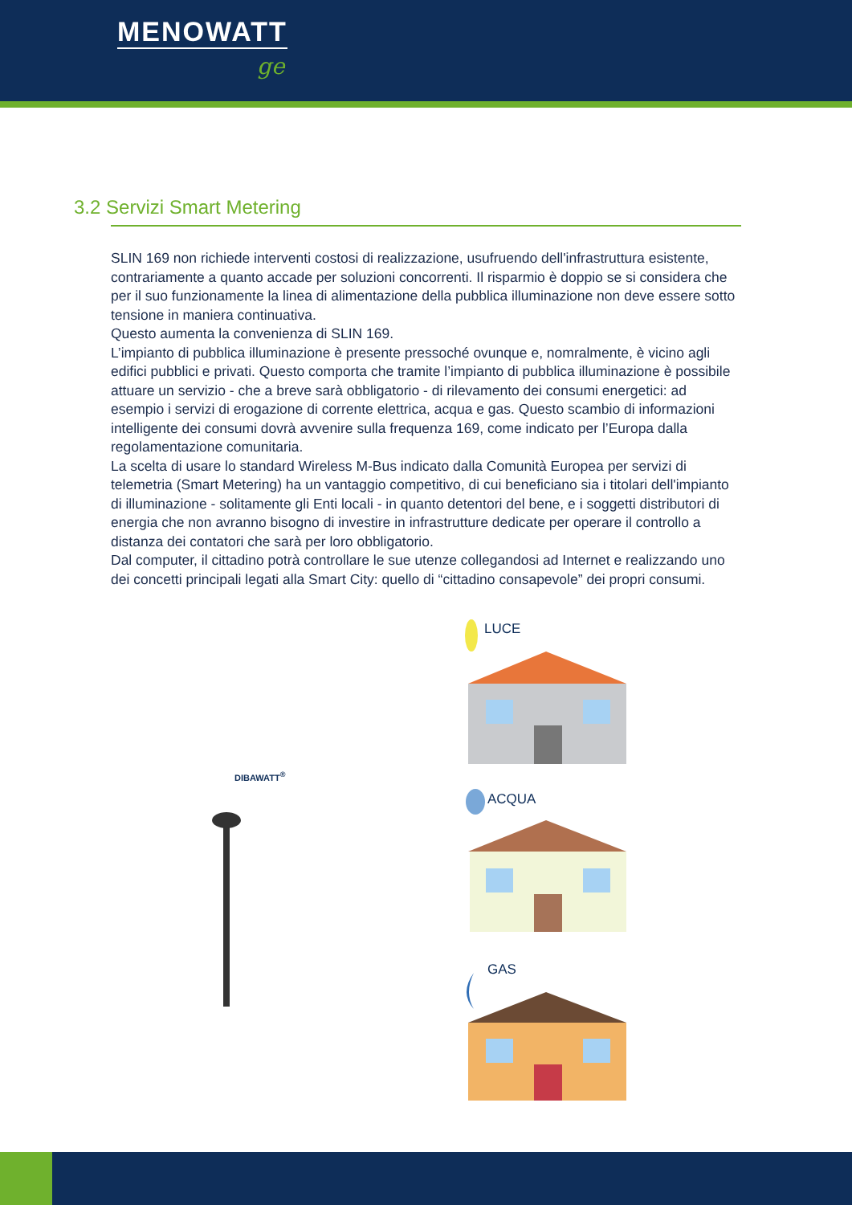MENOWATT
ge
3.2 Servizi Smart Metering
SLIN 169 non richiede interventi costosi di realizzazione, usufruendo dell'infrastruttura esistente, contrariamente a quanto accade per soluzioni concorrenti. Il risparmio è doppio se si considera che per il suo funzionamente la linea di alimentazione della pubblica illuminazione non deve essere sotto tensione in maniera continuativa.
Questo aumenta la convenienza di SLIN 169.
L’impianto di pubblica illuminazione è presente pressoché ovunque e, nomralmente, è vicino agli edifici pubblici e privati. Questo comporta che tramite l’impianto di pubblica illuminazione è possibile attuare un servizio - che a breve sarà obbligatorio - di rilevamento dei consumi energetici: ad esempio i servizi di erogazione di corrente elettrica, acqua e gas. Questo scambio di informazioni intelligente dei consumi dovrà avvenire sulla frequenza 169, come indicato per l’Europa dalla regolamentazione comunitaria.
La scelta di usare lo standard Wireless M-Bus indicato dalla Comunità Europea per servizi di telemetria (Smart Metering) ha un vantaggio competitivo, di cui beneficiano sia i titolari dell'impianto di illuminazione - solitamente gli Enti locali - in quanto detentori del bene, e i soggetti distributori di energia che non avranno bisogno di investire in infrastrutture dedicate per operare il controllo a distanza dei contatori che sarà per loro obbligatorio.
Dal computer, il cittadino potrà controllare le sue utenze collegandosi ad Internet e realizzando uno dei concetti principali legati alla Smart City: quello di “cittadino consapevole” dei propri consumi.
LUCE
ACQUA
GAS
DIBAWATT<sup>®</sup>